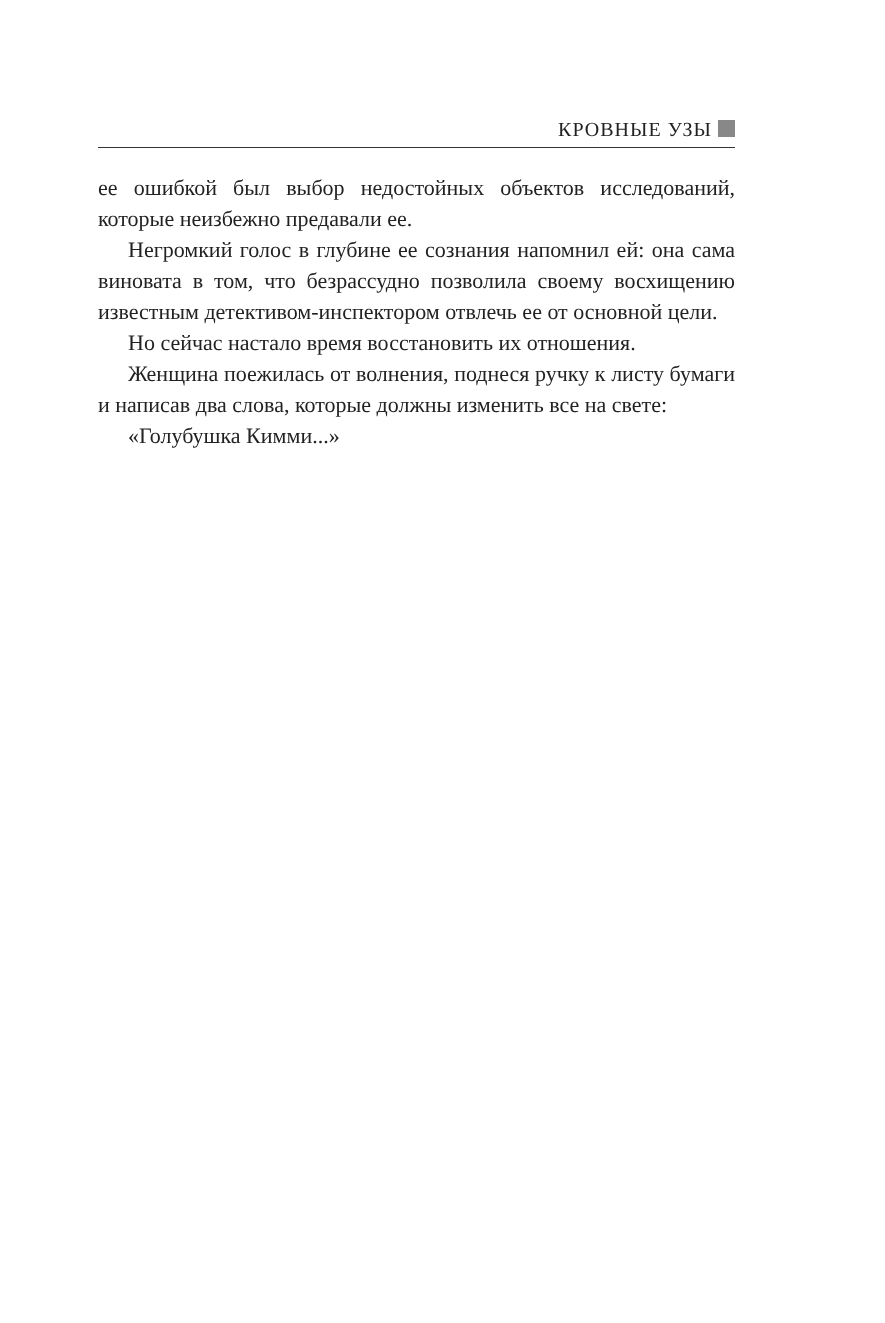КРОВНЫЕ УЗЫ
ее ошибкой был выбор недостойных объектов исследо­ваний, которые неизбежно предавали ее.
Негромкий голос в глубине ее сознания напомнил ей: она сама виновата в том, что безрассудно позволила своему восхищению известным детективом-инспекто­ром отвлечь ее от основной цели.
Но сейчас настало время восстановить их отно­шения.
Женщина поежилась от волнения, поднеся ручку к листу бумаги и написав два слова, которые должны из­менить все на свете:
«Голубушка Кимми...»